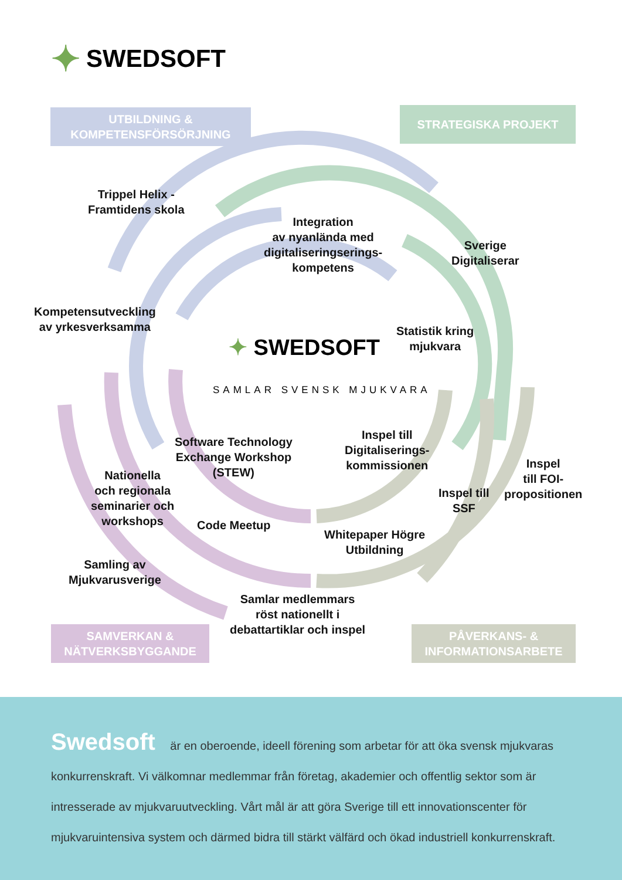✦ SWEDSOFT
UTBILDNING &
KOMPETENSFÖRSÖRJNING
STRATEGISKA PROJEKT
Trippel Helix -
Framtidens skola
Integration
av nyanlända med
digitaliseringserings-
kompetens
Sverige
Digitaliserar
Kompetensutveckling
av yrkesverksamma
Statistik kring
mjukvara
✦ SWEDSOFT
SAMLAR SVENSK MJUKVARA
Software Technology
Exchange Workshop
(STEW)
Inspel till
Digitaliserings-
kommissionen
Inspel
till FOI-
propositionen
Nationella
och regionala
seminarier och
workshops
Inspel till
SSF
Code Meetup
Whitepaper Högre
Utbildning
Samling av
Mjukvarusverige
Samlar medlemmars
röst nationellt i
debattartiklar och inspel
SAMVERKAN &
NÄTVERKSBYGGANDE
PÅVERKANS- &
INFORMATIONSARBETE
Swedsoft är en oberoende, ideell förening som arbetar för att öka svensk mjukvaras konkurrenskraft. Vi välkomnar medlemmar från företag, akademier och offentlig sektor som är intresserade av mjukvaruutveckling. Vårt mål är att göra Sverige till ett innovationscenter för mjukvaruintensiva system och därmed bidra till stärkt välfärd och ökad industriell konkurrenskraft.